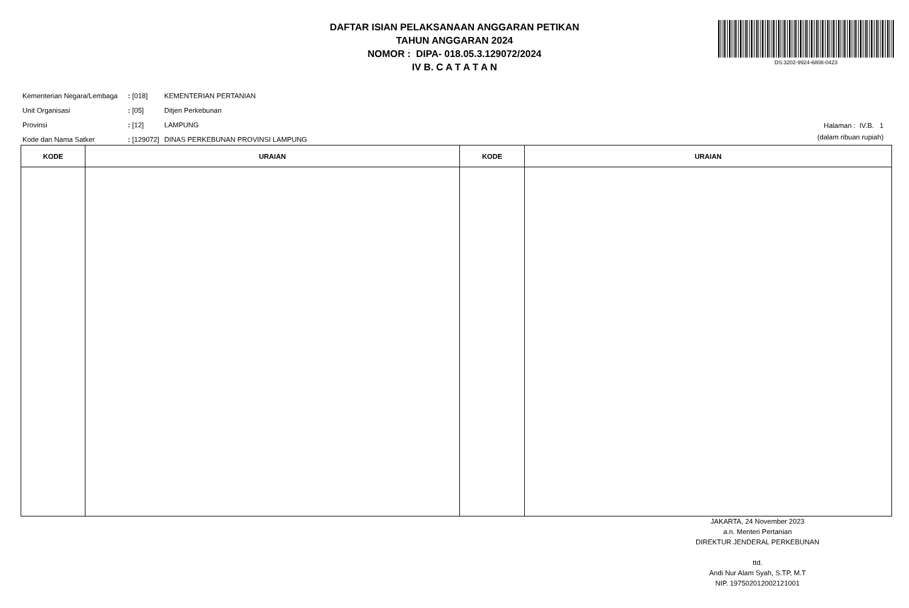DAFTAR ISIAN PELAKSANAAN ANGGARAN PETIKAN
TAHUN ANGGARAN 2024
NOMOR : DIPA- 018.05.3.129072/2024
IV B. C A T A T A N
DS:3202-9924-6808-0423
| Kementerian Negara/Lembaga | : [018] | KEMENTERIAN PERTANIAN |
| Unit Organisasi | : [05] | Ditjen Perkebunan |
| Provinsi | : [12] | LAMPUNG |
| Kode dan Nama Satker | : [129072] | DINAS PERKEBUNAN PROVINSI LAMPUNG |
Halaman : IV.B. 1
(dalam ribuan rupiah)
| KODE | URAIAN | KODE | URAIAN |
| --- | --- | --- | --- |
JAKARTA, 24 November 2023
a.n. Menteri Pertanian
DIREKTUR JENDERAL PERKEBUNAN
ttd.
Andi Nur Alam Syah, S.TP, M.T
NIP. 197502012002121001